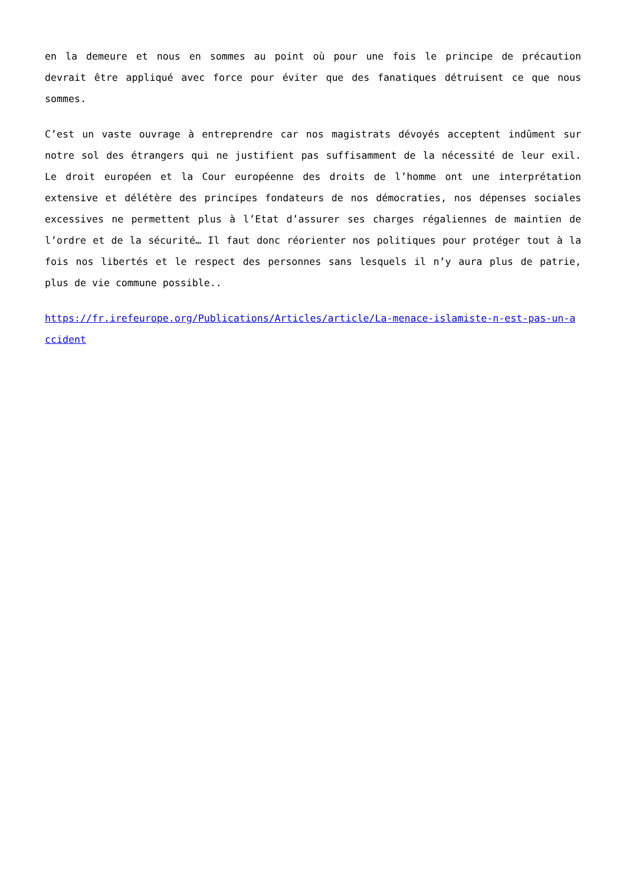en la demeure et nous en sommes au point où pour une fois le principe de précaution devrait être appliqué avec force pour éviter que des fanatiques détruisent ce que nous sommes.
C’est un vaste ouvrage à entreprendre car nos magistrats dévoyés acceptent indûment sur notre sol des étrangers qui ne justifient pas suffisamment de la nécessité de leur exil. Le droit européen et la Cour européenne des droits de l’homme ont une interprétation extensive et délétère des principes fondateurs de nos démocraties, nos dépenses sociales excessives ne permettent plus à l’Etat d’assurer ses charges régaliennes de maintien de l’ordre et de la sécurité… Il faut donc réorienter nos politiques pour protéger tout à la fois nos libertés et le respect des personnes sans lesquels il n’y aura plus de patrie, plus de vie commune possible..
https://fr.irefeurope.org/Publications/Articles/article/La-menace-islamiste-n-est-pas-un-accident